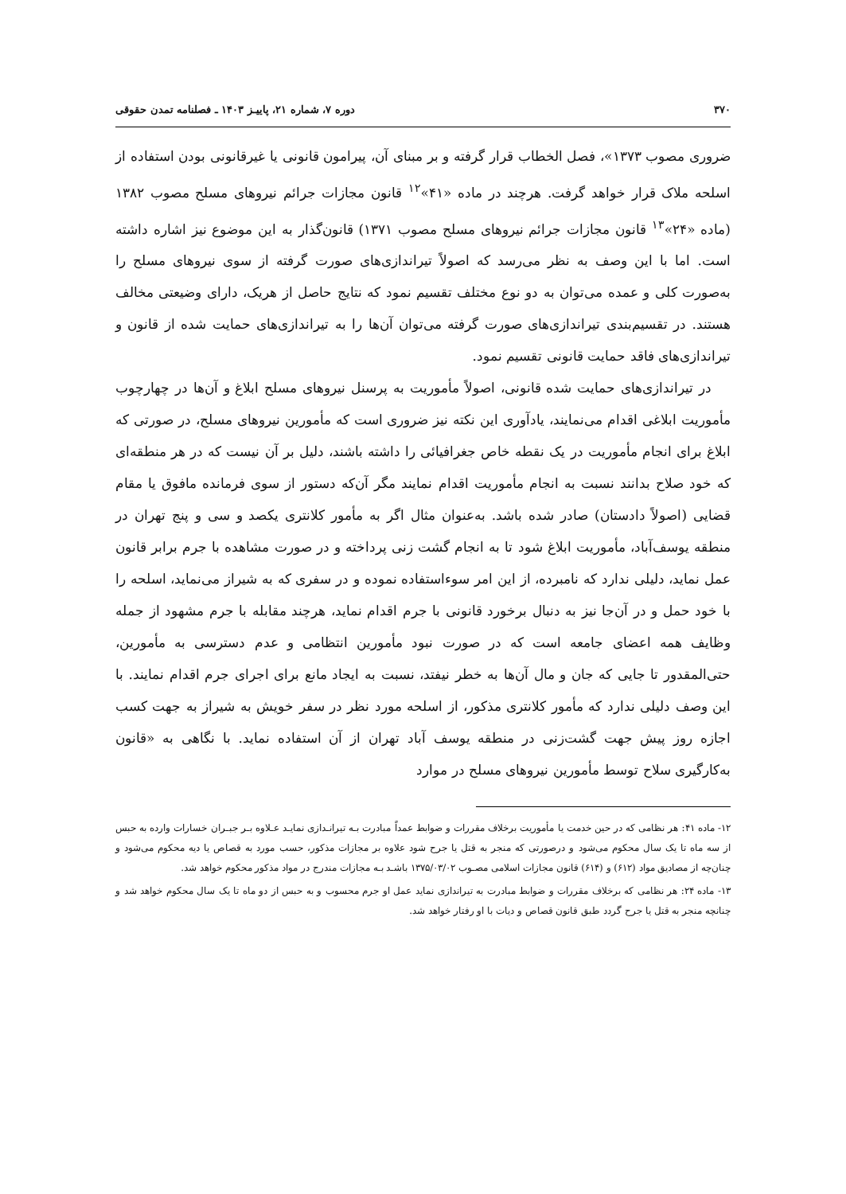۳۷۰ دوره ۷، شماره ۲۱، پاییـز ۱۴۰۳ ـ فصلنامه تمدن حقوقی
ضروری مصوب ۱۳۷۳»، فصل الخطاب قرار گرفته و بر مبنای آن، پیرامون قانونی یا غیرقانونی بودن استفاده از اسلحه ملاک قرار خواهد گرفت. هرچند در ماده «۴۱»<sup>۱۲</sup> قانون مجازات جرائم نیروهای مسلح مصوب ۱۳۸۲ (ماده «۲۴»<sup>۱۳</sup> قانون مجازات جرائم نیروهای مسلح مصوب ۱۳۷۱) قانون‌گذار به این موضوع نیز اشاره داشته است. اما با این وصف به نظر می‌رسد که اصولاً تیراندازی‌های صورت گرفته از سوی نیروهای مسلح را به‌صورت کلی و عمده می‌توان به دو نوع مختلف تقسیم نمود که نتایج حاصل از هریک، دارای وضیعتی مخالف هستند. در تقسیم‌بندی تیراندازی‌های صورت گرفته می‌توان آن‌ها را به تیراندازی‌های حمایت شده از قانون و تیراندازی‌های فاقد حمایت قانونی تقسیم نمود.
در تیراندازی‌های حمایت شده قانونی، اصولاً مأموریت به پرسنل نیروهای مسلح ابلاغ و آن‌ها در چهارچوب مأموریت ابلاغی اقدام می‌نمایند، یادآوری این نکته نیز ضروری است که مأمورین نیروهای مسلح، در صورتی که ابلاغ برای انجام مأموریت در یک نقطه خاص جغرافیائی را داشته باشند، دلیل بر آن نیست که در هر منطقه‌ای که خود صلاح بدانند نسبت به انجام مأموریت اقدام نمایند مگر آن‌که دستور از سوی فرمانده مافوق یا مقام قضایی (اصولاً دادستان) صادر شده باشد. به‌عنوان مثال اگر به مأمور کلانتری یکصد و سی و پنج تهران در منطقه یوسف‌آباد، مأموریت ابلاغ شود تا به انجام گشت زنی پرداخته و در صورت مشاهده با جرم برابر قانون عمل نماید، دلیلی ندارد که نامبرده، از این امر سوءاستفاده نموده و در سفری که به شیراز می‌نماید، اسلحه را با خود حمل و در آن‌جا نیز به دنبال برخورد قانونی با جرم اقدام نماید، هرچند مقابله با جرم مشهود از جمله وظایف همه اعضای جامعه است که در صورت نبود مأمورین انتظامی و عدم دسترسی به مأمورین، حتی‌المقدور تا جایی که جان و مال آن‌ها به خطر نیفتد، نسبت به ایجاد مانع برای اجرای جرم اقدام نمایند. با این وصف دلیلی ندارد که مأمور کلانتری مذکور، از اسلحه مورد نظر در سفر خویش به شیراز به جهت کسب اجازه روز پیش جهت گشت‌زنی در منطقه یوسف آباد تهران از آن استفاده نماید. با نگاهی به «قانون به‌کارگیری سلاح توسط مأمورین نیروهای مسلح در موارد
۱۲- ماده ۴۱: هر نظامی که در حین خدمت یا مأموریت برخلاف مقررات و ضوابط عمداً مبادرت بـه تیرانـدازی نمایـد عـلاوه بـر جبـران خسارات وارده به حبس از سه ماه تا یک سال محکوم می‌شود و درصورتی که منجر به قتل یا جرح شود علاوه بر مجازات مذکور، حسب مورد به قصاص یا دیه محکوم می‌شود و چنان‌چه از مصادیق مواد (۶۱۲) و (۶۱۴) قانون مجازات اسلامی مصـوب ۱۳۷۵/۰۳/۰۲ باشـد بـه مجازات مندرج در مواد مذکور محکوم خواهد شد.
۱۳- ماده ۲۴: هر نظامی که برخلاف مقررات و ضوابط مبادرت به تیراندازی نماید عمل او جرم محسوب و به حبس از دو ماه تا یک سال محکوم خواهد شد و چنانچه منجر به قتل یا جرح گردد طبق قانون قصاص و دیات با او رفتار خواهد شد.